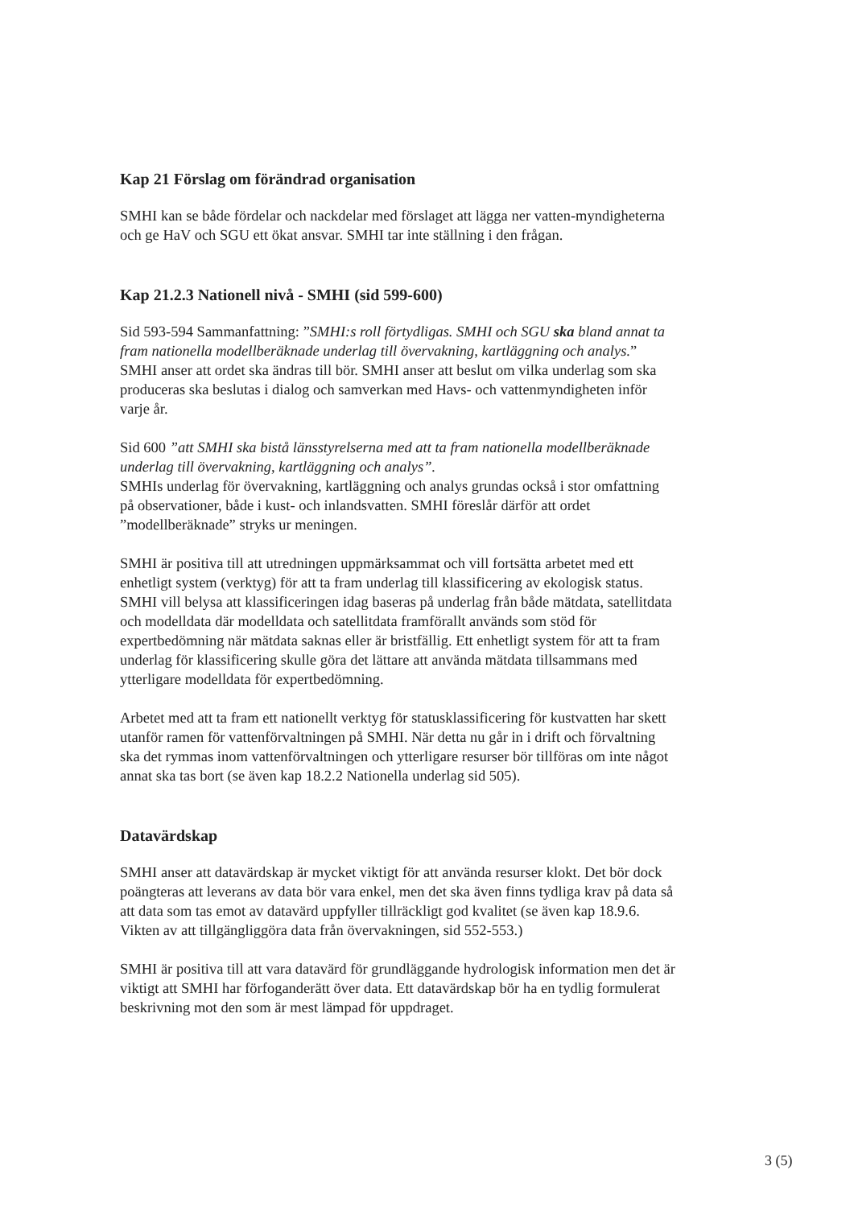Kap 21 Förslag om förändrad organisation
SMHI kan se både fördelar och nackdelar med förslaget att lägga ner vatten-myndigheterna och ge HaV och SGU ett ökat ansvar. SMHI tar inte ställning i den frågan.
Kap 21.2.3 Nationell nivå - SMHI (sid 599-600)
Sid 593-594 Sammanfattning: ”SMHI:s roll förtydligas. SMHI och SGU ska bland annat ta fram nationella modellberäknade underlag till övervakning, kartläggning och analys.” SMHI anser att ordet ska ändras till bör. SMHI anser att beslut om vilka underlag som ska produceras ska beslutas i dialog och samverkan med Havs- och vattenmyndigheten inför varje år.
Sid 600 ”att SMHI ska bistå länsstyrelserna med att ta fram nationella modellberäknade underlag till övervakning, kartläggning och analys”.
SMHIs underlag för övervakning, kartläggning och analys grundas också i stor omfattning på observationer, både i kust- och inlandsvatten. SMHI föreslår därför att ordet ”modellberäknade” stryks ur meningen.
SMHI är positiva till att utredningen uppmärksammat och vill fortsätta arbetet med ett enhetligt system (verktyg) för att ta fram underlag till klassificering av ekologisk status. SMHI vill belysa att klassificeringen idag baseras på underlag från både mätdata, satellitdata och modelldata där modelldata och satellitdata framförallt används som stöd för expertbedömning när mätdata saknas eller är bristfällig. Ett enhetligt system för att ta fram underlag för klassificering skulle göra det lättare att använda mätdata tillsammans med ytterligare modelldata för expertbedömning.
Arbetet med att ta fram ett nationellt verktyg för statusklassificering för kustvatten har skett utanför ramen för vattenförvaltningen på SMHI. När detta nu går in i drift och förvaltning ska det rymmas inom vattenförvaltningen och ytterligare resurser bör tillföras om inte något annat ska tas bort (se även kap 18.2.2 Nationella underlag sid 505).
Datavärdskap
SMHI anser att datavärdskap är mycket viktigt för att använda resurser klokt. Det bör dock poängteras att leverans av data bör vara enkel, men det ska även finns tydliga krav på data så att data som tas emot av datavärd uppfyller tillräckligt god kvalitet (se även kap 18.9.6. Vikten av att tillgängliggöra data från övervakningen, sid 552-553.)
SMHI är positiva till att vara datavärd för grundläggande hydrologisk information men det är viktigt att SMHI har förfoganderätt över data. Ett datavärdskap bör ha en tydlig formulerat beskrivning mot den som är mest lämpad för uppdraget.
3 (5)